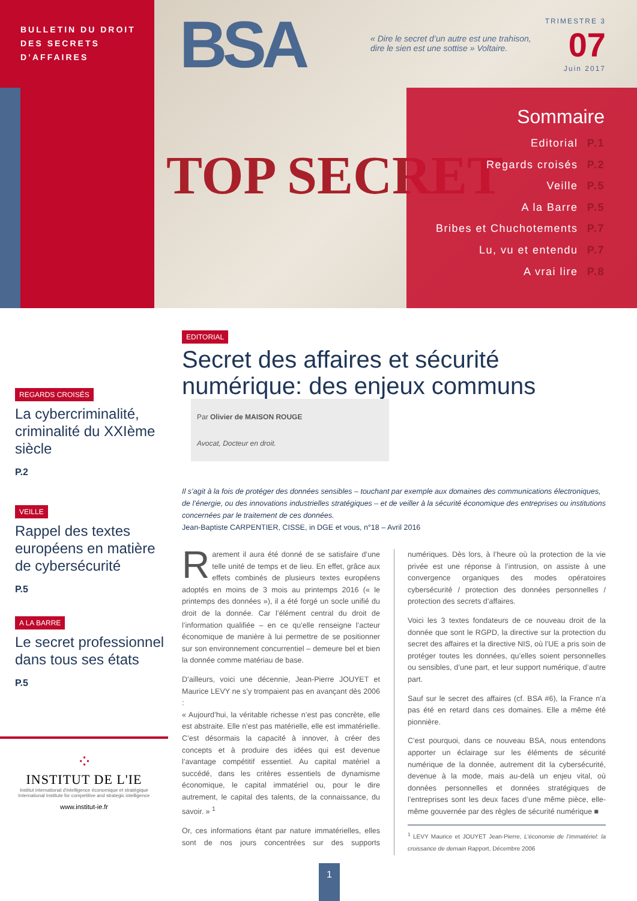BULLETIN DU DROIT
DES SECRETS
D’AFFAIRES
BSA
TOP SECRET
« Dire le secret d’un autre est une trahison, dire le sien est une sottise » Voltaire.
TRIMESTRE 3
07
Juin 2017
Sommaire
Editorial P.1
Regards croisés P.2
Veille P.5
A la Barre P.5
Bribes et Chuchotements P.7
Lu, vu et entendu P.7
A vrai lire P.8
REGARDS CROISÉS
La cybercriminalité, criminalité du XXIème siècle
P.2
VEILLE
Rappel des textes européens en matière de cybersécurité
P.5
A LA BARRE
Le secret professionnel dans tous ses états
P.5
⁘
INSTITUT DE L'IE
Institut international d'intelligence économique et stratégique
International Institute for competitive and strategic intelligence
www.institut-ie.fr
EDITORIAL
Secret des affaires et sécurité numérique: des enjeux communs Par Olivier de MAISON ROUGE
Avocat, Docteur en droit.
Il s’agit à la fois de protéger des données sensibles – touchant par exemple aux domaines des communications électroniques, de l’énergie, ou des innovations industrielles stratégiques – et de veiller à la sécurité économique des entreprises ou institutions concernées par le traitement de ces données.
Jean-Baptiste CARPENTIER, CISSE, in DGE et vous, n°18 – Avril 2016
Rarement il aura été donné de se satisfaire d’une telle unité de temps et de lieu. En effet, grâce aux effets combinés de plusieurs textes européens adoptés en moins de 3 mois au printemps 2016 (« le printemps des données »), il a été forgé un socle unifié du droit de la donnée. Car l’élément central du droit de l’information qualifiée – en ce qu’elle renseigne l’acteur économique de manière à lui permettre de se positionner sur son environnement concurrentiel – demeure bel et bien la donnée comme matériau de base.
D’ailleurs, voici une décennie, Jean-Pierre JOUYET et Maurice LEVY ne s’y trompaient pas en avançant dès 2006 :
« Aujourd’hui, la véritable richesse n’est pas concrète, elle est abstraite. Elle n’est pas matérielle, elle est immatérielle. C’est désormais la capacité à innover, à créer des concepts et à produire des idées qui est devenue l’avantage compétitif essentiel. Au capital matériel a succédé, dans les critères essentiels de dynamisme économique, le capital immatériel ou, pour le dire autrement, le capital des talents, de la connaissance, du savoir. » <sup>1</sup>
Or, ces informations étant par nature immatérielles, elles sont de nos jours concentrées sur des supports numériques. Dès lors, à l’heure où la protection de la vie privée est une réponse à l’intrusion, on assiste à une convergence organiques des modes opératoires cybersécurité / protection des données personnelles / protection des secrets d’affaires.
Voici les 3 textes fondateurs de ce nouveau droit de la donnée que sont le RGPD, la directive sur la protection du secret des affaires et la directive NIS, où l’UE a pris soin de protéger toutes les données, qu’elles soient personnelles ou sensibles, d’une part, et leur support numérique, d’autre part.
Sauf sur le secret des affaires (cf. BSA #6), la France n’a pas été en retard dans ces domaines. Elle a même été pionnière.
C’est pourquoi, dans ce nouveau BSA, nous entendons apporter un éclairage sur les éléments de sécurité numérique de la donnée, autrement dit la cybersécurité, devenue à la mode, mais au-delà un enjeu vital, où données personnelles et données stratégiques de l’entreprises sont les deux faces d’une même pièce, elle-même gouvernée par des règles de sécurité numérique ■
<sup>1</sup> LEVY Maurice et JOUYET Jean-Pierre, L’économie de l’immatériel: la croissance de demain Rapport, Décembre 2006
1